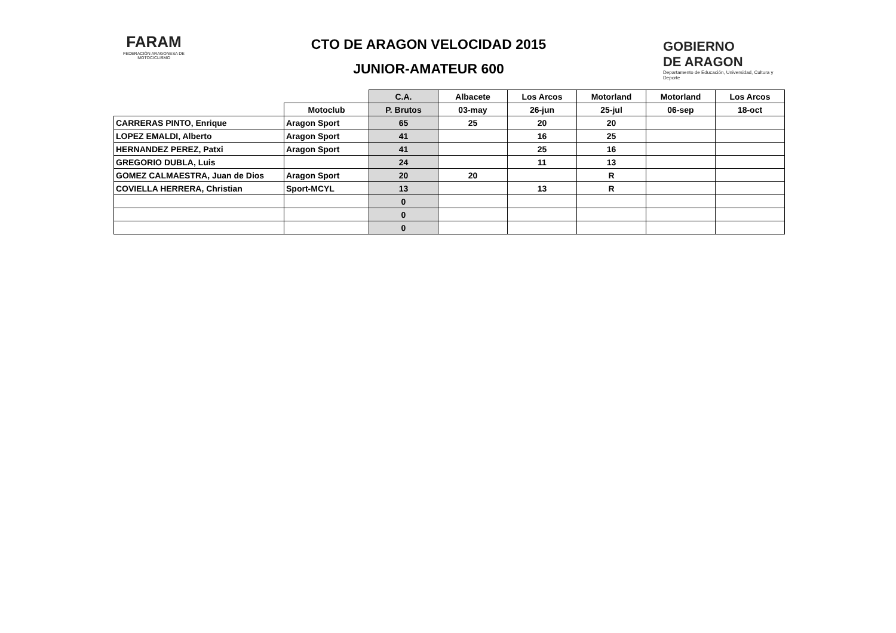FARAM
FEDERACIÓN ARAGONESA DE MOTOCICLISMO
CTO DE ARAGON VELOCIDAD 2015
JUNIOR-AMATEUR 600
GOBIERNO
DE ARAGON
Departamento de Educación, Universidad, Cultura y Deporte
| | | C.A. | Albacete | Los Arcos | Motorland | Motorland | Los Arcos |
| | Motoclub | P. Brutos | 03-may | 26-jun | 25-jul | 06-sep | 18-oct |
| CARRERAS PINTO, Enrique | Aragon Sport | 65 | 25 | 20 | 20 | | |
| LOPEZ EMALDI, Alberto | Aragon Sport | 41 | | 16 | 25 | | |
| HERNANDEZ PEREZ, Patxi | Aragon Sport | 41 | | 25 | 16 | | |
| GREGORIO DUBLA, Luis | | 24 | | 11 | 13 | | |
| GOMEZ CALMAESTRA, Juan de Dios | Aragon Sport | 20 | 20 | | R | | |
| COVIELLA HERRERA, Christian | Sport-MCYL | 13 | | 13 | R | | |
| | | 0 | | | | | |
| | | 0 | | | | | |
| | | 0 | | | | | |